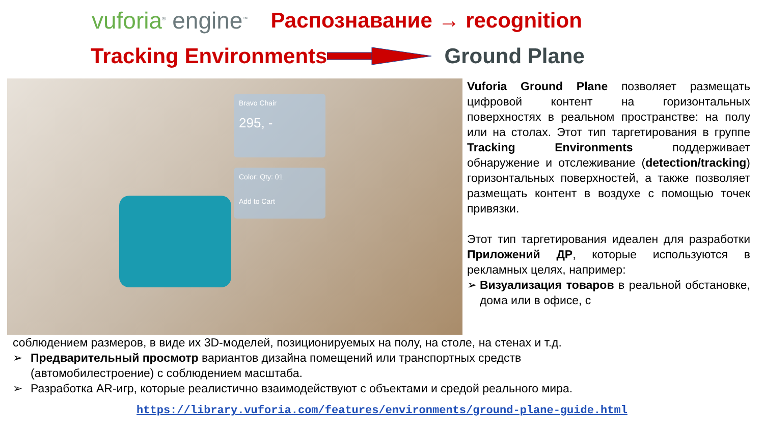vuforia<sup>®</sup> engine<sup>™</sup>
Распознавание → recognition
Tracking Environments Ground Plane
Bravo Chair
295, -
Color: Qty: 01
Add to Cart
Vuforia Ground Plane позволяет размещать цифровой контент на горизонтальных поверхностях в реальном пространстве: на полу или на столах. Этот тип таргетирования в группе Tracking Environments поддерживает обнаружение и отслеживание (detection/tracking) горизонтальных поверхностей, а также позволяет размещать контент в воздухе с помощью точек привязки.
Этот тип таргетирования идеален для разработки Приложений ДР, которые используются в рекламных целях, например:
➢ Визуализация товаров в реальной обстановке, дома или в офисе, с
соблюдением размеров, в виде их 3D-моделей, позиционируемых на полу, на столе, на стенах и т.д.
➢ Предварительный просмотр вариантов дизайна помещений или транспортных средств
(автомобилестроение) с соблюдением масштаба.
➢ Разработка AR-игр, которые реалистично взаимодействуют с объектами и средой реального мира.
https://library.vuforia.com/features/environments/ground-plane-guide.html